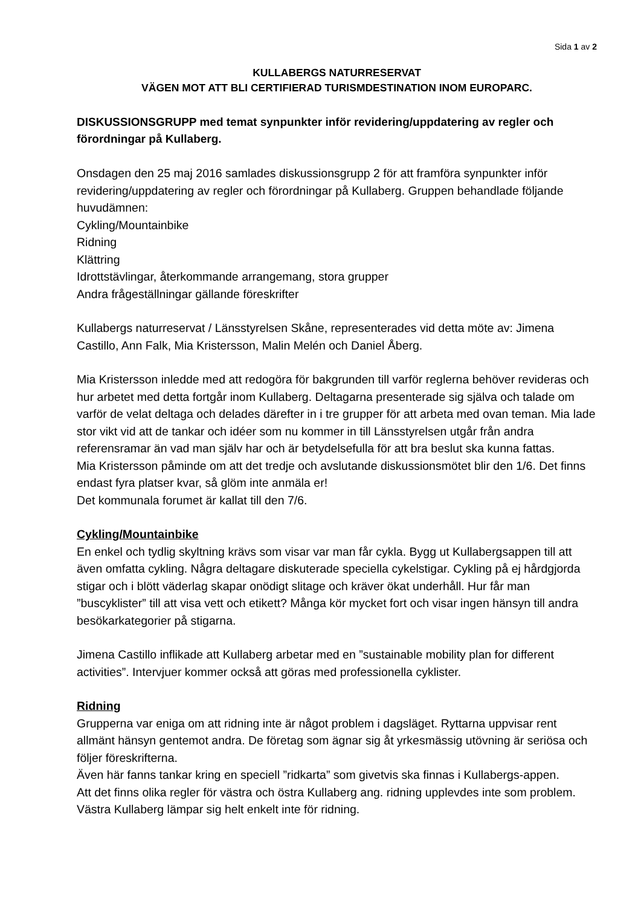Sida 1 av 2
KULLABERGS NATURRESERVAT
VÄGEN MOT ATT BLI CERTIFIERAD TURISMDESTINATION INOM EUROPARC.
DISKUSSIONSGRUPP med temat synpunkter inför revidering/uppdatering av regler och förordningar på Kullaberg.
Onsdagen den 25 maj 2016 samlades diskussionsgrupp 2 för att framföra synpunkter inför revidering/uppdatering av regler och förordningar på Kullaberg. Gruppen behandlade följande huvudämnen:
Cykling/Mountainbike
Ridning
Klättring
Idrottstävlingar, återkommande arrangemang, stora grupper
Andra frågeställningar gällande föreskrifter
Kullabergs naturreservat / Länsstyrelsen Skåne, representerades vid detta möte av: Jimena Castillo, Ann Falk, Mia Kristersson, Malin Melén och Daniel Åberg.
Mia Kristersson inledde med att redogöra för bakgrunden till varför reglerna behöver revideras och hur arbetet med detta fortgår inom Kullaberg. Deltagarna presenterade sig själva och talade om varför de velat deltaga och delades därefter in i tre grupper för att arbeta med ovan teman. Mia lade stor vikt vid att de tankar och idéer som nu kommer in till Länsstyrelsen utgår från andra referensramar än vad man själv har och är betydelsefulla för att bra beslut ska kunna fattas.
Mia Kristersson påminde om att det tredje och avslutande diskussionsmötet blir den 1/6. Det finns endast fyra platser kvar, så glöm inte anmäla er!
Det kommunala forumet är kallat till den 7/6.
Cykling/Mountainbike
En enkel och tydlig skyltning krävs som visar var man får cykla. Bygg ut Kullabergsappen till att även omfatta cykling. Några deltagare diskuterade speciella cykelstigar. Cykling på ej hårdgjorda stigar och i blött väderlag skapar onödigt slitage och kräver ökat underhåll. Hur får man ”buscyklister” till att visa vett och etikett? Många kör mycket fort och visar ingen hänsyn till andra besökarkategorier på stigarna.
Jimena Castillo inflikade att Kullaberg arbetar med en ”sustainable mobility plan for different activities”. Intervjuer kommer också att göras med professionella cyklister.
Ridning
Grupperna var eniga om att ridning inte är något problem i dagsläget. Ryttarna uppvisar rent allmänt hänsyn gentemot andra. De företag som ägnar sig åt yrkesmässig utövning är seriösa och följer föreskrifterna.
Även här fanns tankar kring en speciell ”ridkarta” som givetvis ska finnas i Kullabergs-appen.
Att det finns olika regler för västra och östra Kullaberg ang. ridning upplevdes inte som problem. Västra Kullaberg lämpar sig helt enkelt inte för ridning.